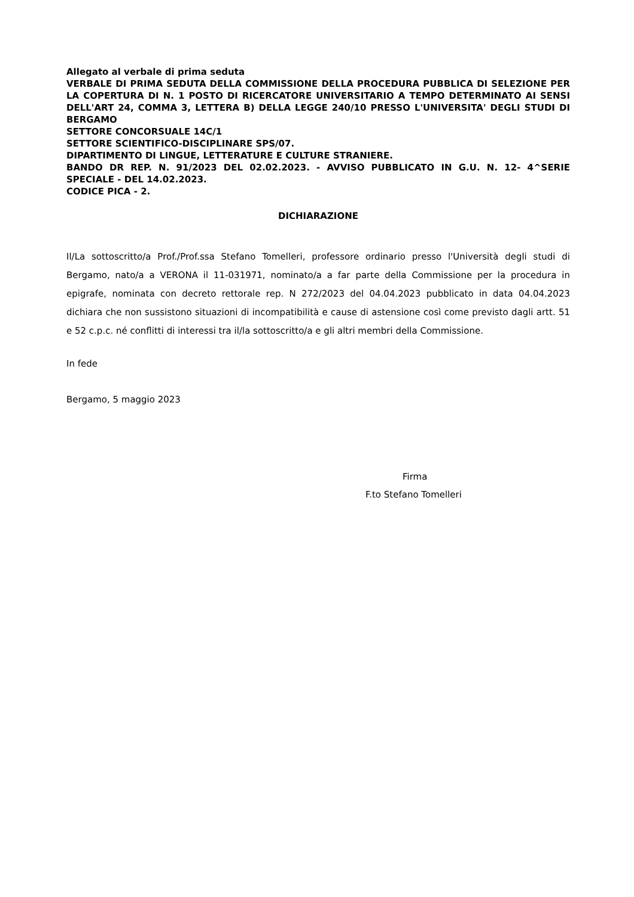Allegato al verbale di prima seduta
VERBALE DI PRIMA SEDUTA DELLA COMMISSIONE DELLA PROCEDURA PUBBLICA DI SELEZIONE PER LA COPERTURA DI N. 1 POSTO DI RICERCATORE UNIVERSITARIO A TEMPO DETERMINATO AI SENSI DELL'ART 24, COMMA 3, LETTERA B) DELLA LEGGE 240/10 PRESSO L'UNIVERSITA' DEGLI STUDI DI BERGAMO
SETTORE CONCORSUALE 14C/1
SETTORE SCIENTIFICO-DISCIPLINARE SPS/07.
DIPARTIMENTO DI LINGUE, LETTERATURE E CULTURE STRANIERE.
BANDO DR REP. N. 91/2023 DEL 02.02.2023. - AVVISO PUBBLICATO IN G.U. N. 12- 4^SERIE SPECIALE - DEL 14.02.2023.
CODICE PICA - 2.
DICHIARAZIONE
Il/La sottoscritto/a Prof./Prof.ssa Stefano Tomelleri, professore ordinario presso l'Università degli studi di Bergamo, nato/a a VERONA il 11-031971, nominato/a a far parte della Commissione per la procedura in epigrafe, nominata con decreto rettorale rep. N 272/2023 del 04.04.2023 pubblicato in data 04.04.2023 dichiara che non sussistono situazioni di incompatibilità e cause di astensione così come previsto dagli artt. 51 e 52 c.p.c. né conflitti di interessi tra il/la sottoscritto/a e gli altri membri della Commissione.
In fede
Bergamo, 5 maggio 2023
Firma
F.to Stefano Tomelleri